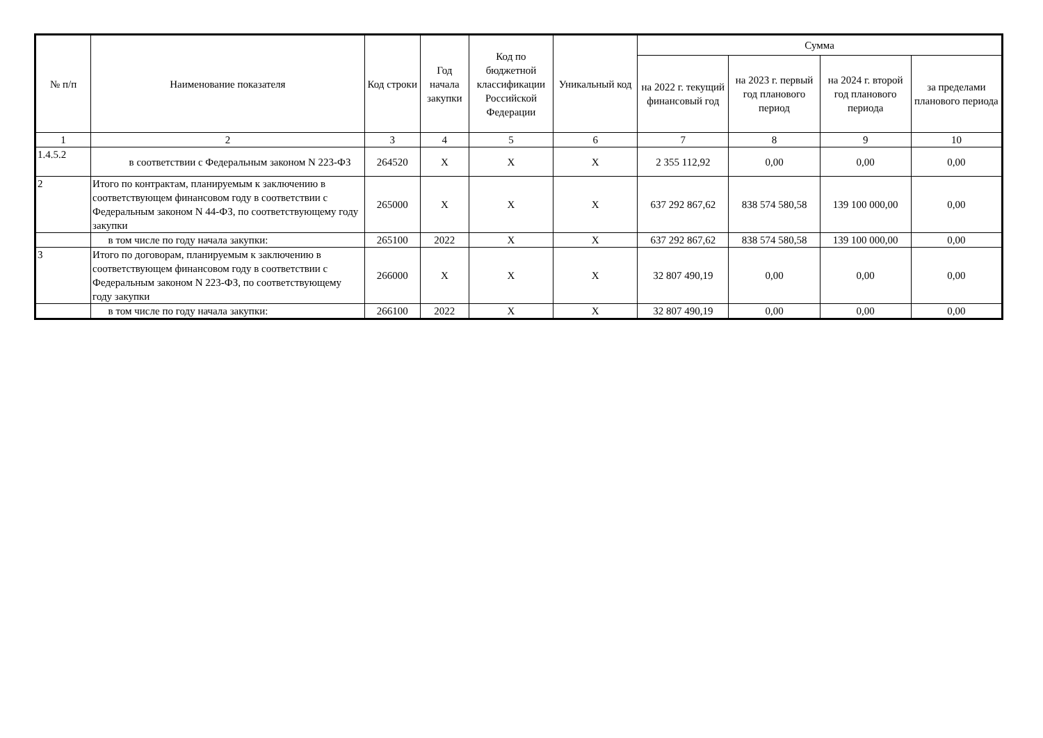| № п/п | Наименование показателя | Код строки | Год начала закупки | Код по бюджетной классификации Российской Федерации | Уникальный код | Сумма | | | |
| --- | --- | --- | --- | --- | --- | --- | --- | --- | --- |
| | | | | | | на 2022 г. текущий финансовый год | на 2023 г. первый год планового период | на 2024 г. второй год планового периода | за пределами планового периода |
| 1 | 2 | 3 | 4 | 5 | 6 | 7 | 8 | 9 | 10 |
| 1.4.5.2 | в соответствии с Федеральным законом N 223-ФЗ | 264520 | X | X | X | 2 355 112,92 | 0,00 | 0,00 | 0,00 |
| 2 | Итого по контрактам, планируемым к заключению в соответствующем финансовом году в соответствии с Федеральным законом N 44-ФЗ, по соответствующему году закупки | 265000 | X | X | X | 637 292 867,62 | 838 574 580,58 | 139 100 000,00 | 0,00 |
| | в том числе по году начала закупки: | 265100 | 2022 | X | X | 637 292 867,62 | 838 574 580,58 | 139 100 000,00 | 0,00 |
| 3 | Итого по договорам, планируемым к заключению в соответствующем финансовом году в соответствии с Федеральным законом N 223-ФЗ, по соответствующему году закупки | 266000 | X | X | X | 32 807 490,19 | 0,00 | 0,00 | 0,00 |
| | в том числе по году начала закупки: | 266100 | 2022 | X | X | 32 807 490,19 | 0,00 | 0,00 | 0,00 |